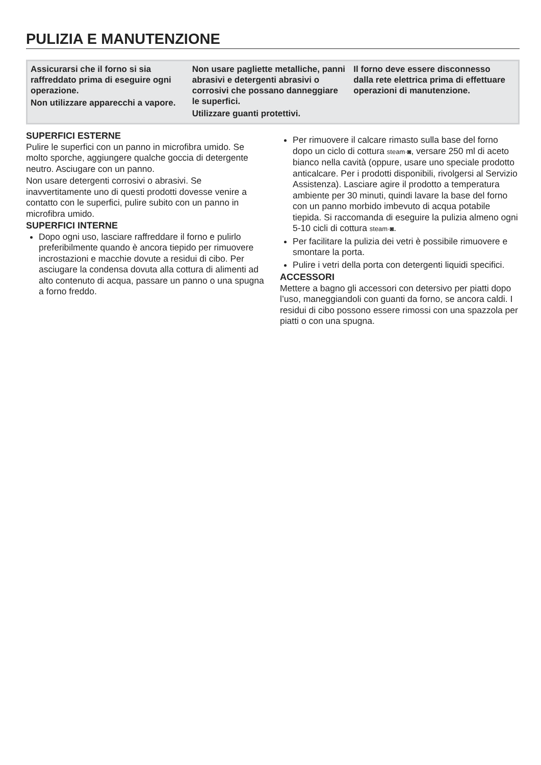PULIZIA E MANUTENZIONE
Assicurarsi che il forno si sia raffreddato prima di eseguire ogni operazione.
Non utilizzare apparecchi a vapore.
Non usare pagliette metalliche, panni abrasivi e detergenti abrasivi o corrosivi che possano danneggiare le superfici.
Utilizzare guanti protettivi.
Il forno deve essere disconnesso dalla rete elettrica prima di effettuare operazioni di manutenzione.
SUPERFICI ESTERNE
Pulire le superfici con un panno in microfibra umido. Se molto sporche, aggiungere qualche goccia di detergente neutro. Asciugare con un panno.
Non usare detergenti corrosivi o abrasivi. Se inavvertitamente uno di questi prodotti dovesse venire a contatto con le superfici, pulire subito con un panno in microfibra umido.
SUPERFICI INTERNE
Dopo ogni uso, lasciare raffreddare il forno e pulirlo preferibilmente quando è ancora tiepido per rimuovere incrostazioni e macchie dovute a residui di cibo. Per asciugare la condensa dovuta alla cottura di alimenti ad alto contenuto di acqua, passare un panno o una spugna a forno freddo.
Per rimuovere il calcare rimasto sulla base del forno dopo un ciclo di cottura steam·◙, versare 250 ml di aceto bianco nella cavità (oppure, usare uno speciale prodotto anticalcare. Per i prodotti disponibili, rivolgersi al Servizio Assistenza). Lasciare agire il prodotto a temperatura ambiente per 30 minuti, quindi lavare la base del forno con un panno morbido imbevuto di acqua potabile tiepida. Si raccomanda di eseguire la pulizia almeno ogni 5-10 cicli di cottura steam·◙.
Per facilitare la pulizia dei vetri è possibile rimuovere e smontare la porta.
Pulire i vetri della porta con detergenti liquidi specifici.
ACCESSORI
Mettere a bagno gli accessori con detersivo per piatti dopo l’uso, maneggiandoli con guanti da forno, se ancora caldi. I residui di cibo possono essere rimossi con una spazzola per piatti o con una spugna.